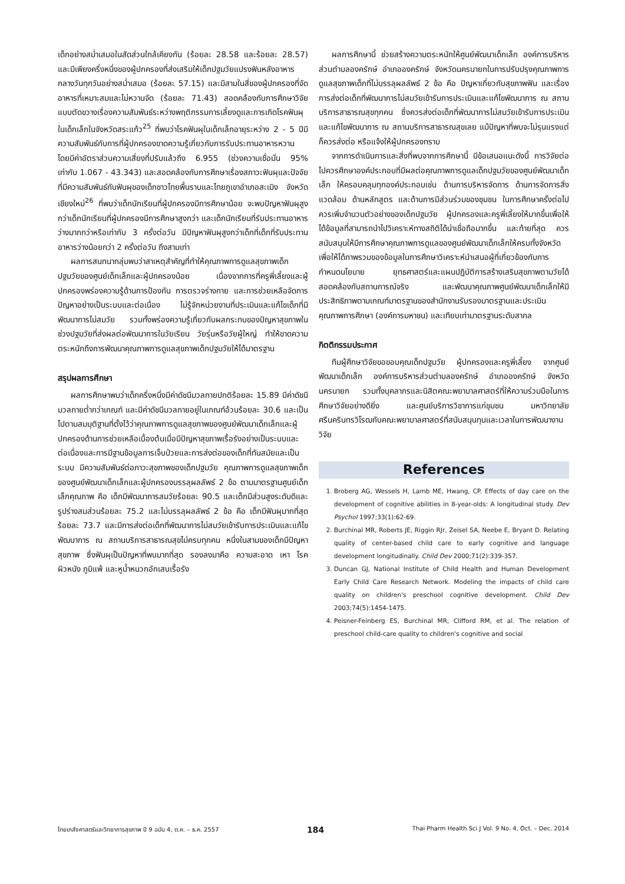เด็กอย่างสม่ำเสมอในสัดส่วนใกล้เคียงกัน (ร้อยละ 28.58 และร้อยละ 28.57) และมีเพียงครึ่งหนึ่งของผู้ปกครองที่ส่งเสริมให้เด็กปฐมวัยแปรงฟันหลังอาหารกลางวันทุกวันอย่างสม่ำเสมอ (ร้อยละ 57.15) และมีสามในสี่ของผู้ปกครองที่จัดอาหารที่เหมาะสมและไม่หวานจัด (ร้อยละ 71.43) สอดคล้องกับการศึกษาวิจัยแบบตัดขวางเรื่องความสัมพันธ์ระหว่างพฤติกรรมการเลี้ยงดูและการเกิดโรคฟันผุในเด็กเล็กในจังหวัดสระแก้ว<sup>25</sup> ที่พบว่าโรคฟันผุในเด็กเล็กอายุระหว่าง 2 - 5 ปีมีความสัมพันธ์กับการที่ผู้ปกครองขาดความรู้เกี่ยวกับการรับประทานอาหารหวาน โดยมีค่าอัตราส่วนความเสี่ยงที่ปรับแล้วถึง 6.955 (ช่วงความเชื่อมั่น 95% เท่ากับ 1.067 - 43.343) และสอดคล้องกับการศึกษาเรื่องสภาวะฟันผุและปัจจัยที่มีความสัมพันธ์กับฟันผุของเด็กชาวไทยพื้นราบและไทยภูเขาอำเภอสะเมิง จังหวัดเชียงใหม่<sup>26</sup> ที่พบว่าเด็กนักเรียนที่ผู้ปกครองมีการศึกษาน้อย จะพบปัญหาฟันผุสูงกว่าเด็กนักเรียนที่ผู้ปกครองมีการศึกษาสูงกว่า และเด็กนักเรียนที่รับประทานอาหารว่างมากกว่าหรือเท่ากับ 3 ครั้งต่อวัน มีปัญหาฟันผุสูงกว่าเด็กที่เด็กที่รับประทานอาหารว่างน้อยกว่า 2 ครั้งต่อวัน ถึงสามเท่า
ผลการสนทนากลุ่มพบว่าสาเหตุสำคัญที่ทำให้คุณภาพการดูแลสุขภาพเด็กปฐมวัยของศูนย์เด็กเล็กและผู้ปกครองน้อย เนื่องจากการที่ครูพี่เลี้ยงและผู้ปกครองพร่องความรู้ด้านการป้องกัน การตรวจร่างกาย และการช่วยเหลือจัดการปัญหาอย่างเป็นระบบและต่อเนื่อง ไม่รู้จักหน่วยงานที่ประเมินและแก้ไขเด็กที่มีพัฒนาการไม่สมวัย รวมทั้งพร่องความรู้เกี่ยวกับผลกระทบของปัญหาสุขภาพในช่วงปฐมวัยที่ส่งผลต่อพัฒนาการในวัยเรียน วัยรุ่นหรือวัยผู้ใหญ่ ทำให้ขาดความตระหนักถึงการพัฒนาคุณภาพการดูแลสุขภาพเด็กปฐมวัยให้ได้มาตรฐาน
สรุปผลการศึกษา
ผลการศึกษาพบว่าเด็กครึ่งหนึ่งมีค่าดัชนีมวลกายปกติร้อยละ 15.89 มีค่าดัชนีมวลกายต่ำกว่าเกณฑ์ และมีค่าดัชนีมวลกายอยู่ในเกณฑ์อ้วนร้อยละ 30.6 และเป็นไปตามสมมุติฐานที่ตั้งไว้ว่าคุณภาพการดูแลสุขภาพของศูนย์พัฒนาเด็กเล็กและผู้ปกครองด้านการช่วยเหลือเบื้องต้นเมื่อมีปัญหาสุขภาพเรื้อรังอย่างเป็นระบบและต่อเนื่องและการมีฐานข้อมูลการเจ็บป่วยและการส่งต่อของเด็กที่ทันสมัยและเป็นระบบ มีความสัมพันธ์ต่อภาวะสุขภาพของเด็กปฐมวัย คุณภาพการดูแลสุขภาพเด็กของศูนย์พัฒนาเด็กเล็กและผู้ปกครองบรรลุผลลัพธ์ 2 ข้อ ตามมาตรฐานศูนย์เด็กเล็กคุณภาพ คือ เด็กมีพัฒนาการสมวัยร้อยละ 90.5 และเด็กมีส่วนสูงระดับดีและรูปร่างสมส่วนร้อยละ 75.2 และไม่บรรลุผลลัพธ์ 2 ข้อ คือ เด็กมีฟันผุมากที่สุดร้อยละ 73.7 และมีการส่งต่อเด็กที่พัฒนาการไม่สมวัยเข้ารับการประเมินและแก้ไขพัฒนาการ ณ สถานบริการสาธารณสุขไม่ครบทุกคน หนึ่งในสามของเด็กมีปัญหาสุขภาพ ซึ่งฟันผุเป็นปัญหาที่พบมากที่สุด รองลงมาคือ ความสะอาด เหา โรคผิวหนัง ภูมิแพ้ และหูน้ำหนวกอักเสบเรื้อรัง
ผลการศึกษานี้ ช่วยสร้างความตระหนักให้ศูนย์พัฒนาเด็กเล็ก องค์การบริหารส่วนตำบลองครักษ์ อำเภอองครักษ์ จังหวัดนครนายกในการปรับปรุงคุณภาพการดูแลสุขภาพเด็กที่ไม่บรรลุผลลัพธ์ 2 ข้อ คือ ปัญหาเกี่ยวกับสุขภาพฟัน และเรื่องการส่งต่อเด็กที่พัฒนาการไม่สมวัยเข้ารับการประเมินและแก้ไขพัฒนาการ ณ สถานบริการสาธารณสุขทุกคน ซึ่งควรส่งต่อเด็กที่พัฒนาการไม่สมวัยเข้ารับการประเมินและแก้ไขพัฒนาการ ณ สถานบริการสาธารณสุขเลย แม้ปัญหาที่พบจะไม่รุนแรงแต่ก็ควรส่งต่อ หรือแจ้งให้ผู้ปกครองทราบ
จากการดำเนินการและสิ่งที่พบจากการศึกษานี้ มีข้อเสนอแนะดังนี้ การวิจัยต่อไปควรศึกษาองค์ประกอบที่มีผลต่อคุณภาพการดูแลเด็กปฐมวัยของศูนย์พัฒนาเด็กเล็ก ให้ครอบคลุมทุกองค์ประกอบเช่น ด้านการบริหารจัดการ ด้านการจัดการสิ่งแวดล้อม ด้านหลักสูตร และด้านการมีส่วนร่วมของชุมชน ในการศึกษาครั้งต่อไปควรเพิ่มจำนวนตัวอย่างของเด็กปฐมวัย ผู้ปกครองและครูพี่เลี้ยงให้มากขึ้นเพื่อให้ได้ข้อมูลที่สามารถนำไปวิเคราะห์ทางสถิติได้น่าเชื่อถือมากขึ้น และท้ายที่สุด ควรสนับสนุนให้มีการศึกษาคุณภาพการดูแลของศูนย์พัฒนาเด็กเล็กให้ครบทั้งจังหวัด เพื่อให้ได้ภาพรวมของข้อมูลในการศึกษาวิเคราะห์นำเสนอผู้ที่เกี่ยวข้องกับการกำหนดนโยบาย ยุทธศาสตร์และแผนปฏิบัติการสร้างเสริมสุขภาพตามวัยได้สอดคล้องกับสถานการณ์จริง และพัฒนาคุณภาพศูนย์พัฒนาเด็กเล็กให้มีประสิทธิภาพตามเกณฑ์มาตรฐานของสำนักงานรับรองมาตรฐานและประเมินคุณภาพการศึกษา (องค์การมหาชน) และเทียบเท่ามาตรฐานระดับสากล
กิตติกรรมประกาศ
ทีมผู้ศึกษาวิจัยขอขอบคุณเด็กปฐมวัย ผู้ปกครองและครูพี่เลี้ยง จากศูนย์พัฒนาเด็กเล็ก องค์การบริหารส่วนตำบลองครักษ์ อำเภอองครักษ์ จังหวัดนครนายก รวมทั้งบุคลากรและนิสิตคณะพยาบาลศาสตร์ที่ให้ความร่วมมือในการศึกษาวิจัยอย่างดียิ่ง และศูนย์บริการวิชาการแก่ชุมชน มหาวิทยาลัยศรีนครินทรวิโรฒกับคณะพยาบาลศาสตร์ที่สนับสนุนทุนและเวลาในการพัฒนางานวิจัย
References
1. Broberg AG, Wessels H, Lamb ME, Hwang, CP. Effects of day care on the development of cognitive abilities in 8-year-olds: A longitudinal study. Dev Psychol 1997;33(1):62-69.
2. Burchinal MR, Roberts JE, Riggin RJr, Zeisel SA, Neebe E, Bryant D. Relating quality of center-based child care to early cognitive and language development longitudinally. Child Dev 2000;71(2):339-357.
3. Duncan GJ, National Institute of Child Health and Human Development Early Child Care Research Network. Modeling the impacts of child care quality on children's preschool cognitive development. Child Dev 2003;74(5):1454-1475.
4. Peisner-Feinberg ES, Burchinal MR, Clifford RM, et al. The relation of preschool child-care quality to children's cognitive and social
ไทยเภสัชศาสตร์และวิทยาการสุขภาพ ปี 9 ฉบับ 4, ต.ค. – ธ.ค. 2557 184 Thai Pharm Health Sci J Vol. 9 No. 4, Oct. – Dec. 2014